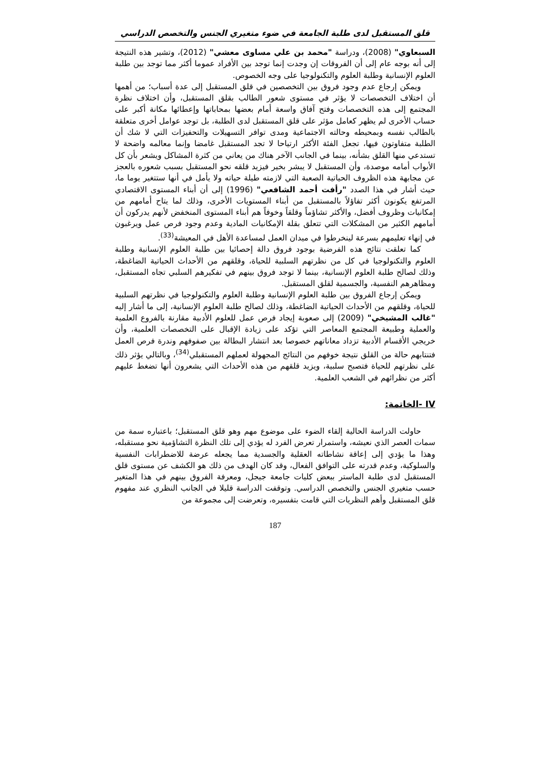قلق المستقبل لدى طلبة الجامعة في ضوء متغيري الجنس والتخصص الدراسي
السبعاوي" (2008)، ودراسة "محمد بن علي مساوى معشي" (2012)، وتشير هذه النتيجة إلى أنه بوجه عام إلى أن الفروقات إن وجدت إنما توجد بين الأفراد عموما أكثر مما توجد بين طلبة العلوم الإنسانية وطلبة العلوم والتكنولوجيا على وجه الخصوص.
ويمكن إرجاع عدم وجود فروق بين التخصصين في قلق المستقبل إلى عدة أسباب؛ من أهمها أن اختلاف التخصصات لا يؤثر في مستوى شعور الطالب بقلق المستقبل، وأن اختلاف نظرة المجتمع إلى هذه التخصصات وفتح آفاق واسعة أمام بعضها بمحاباتها وإعطائها مكانة أكبر على حساب الأخرى لم يظهر كعامل مؤثر على قلق المستقبل لدى الطلبة، بل توجد عوامل أخرى متعلقة بالطالب نفسه وبمحيطه وحالته الاجتماعية ومدى توافر التسهيلات والتحفيزات التي لا شك أن الطلبة متفاوتون فيها، تجعل الفئة الأكثر ارتياحا لا تجد المستقبل غامضا وإنما معالمه واضحة لا تستدعي منها القلق بشأنه، بينما في الجانب الآخر هناك من يعاني من كثرة المشاكل ويشعر بأن كل الأبواب أمامه موصدة، وأن المستقبل لا يبشر بخير فيزيد قلقه نحو المستقبل بسبب شعوره بالعجز عن مجابهة هذه الظروف الحياتية الصعبة التي لازمته طيلة حياته ولا يأمل في أنها ستتغير يوما ما، حيث أشار في هذا الصدد "رأفت أحمد الشافعي" (1996) إلى أن أبناء المستوى الاقتصادي المرتفع يكونون أكثر تفاؤلاً بالمستقبل من أبناء المستويات الأخرى، وذلك لما يتاح أمامهم من إمكانيات وظروف أفضل، والأكثر تشاؤماً وقلقاً وخوفاً هم أبناء المستوى المنخفض لأنهم يدركون أن أمامهم الكثير من المشكلات التي تتعلق بقلة الإمكانيات المادية وعدم وجود فرص عمل ويرغبون في إنهاء تعليمهم بسرعة لينخرطوا في ميدان العمل لمساعدة الأهل في المعيشة<sup>(33)</sup>.
كما تعلقت نتائج هذه الفرضية بوجود فروق دالة إحصائيا بين طلبة العلوم الإنسانية وطلبة العلوم والتكنولوجيا في كل من نظرتهم السلبية للحياة، وقلقهم من الأحداث الحياتية الضاغطة، وذلك لصالح طلبة العلوم الإنسانية، بينما لا توجد فروق بينهم في تفكيرهم السلبي تجاه المستقبل، ومظاهرهم النفسية، والجسمية لقلق المستقبل.
ويمكن إرجاع الفروق بين طلبة العلوم الإنسانية وطلبة العلوم والتكنولوجيا في نظرتهم السلبية للحياة، وقلقهم من الأحداث الحياتية الضاغطة، وذلك لصالح طلبة العلوم الإنسانية، إلى ما أشار إليه "غالب المشيخي" (2009) إلى صعوبة إيجاد فرص عمل للعلوم الأدبية مقارنة بالفروع العلمية والعملية وطبيعة المجتمع المعاصر التي تؤكد على زيادة الإقبال على التخصصات العلمية، وأن خريجي الأقسام الأدبية تزداد معاناتهم خصوصا بعد انتشار البطالة بين صفوفهم وندرة فرص العمل فتنتابهم حالة من القلق نتيجة خوفهم من النتائج المجهولة لعملهم المستقبلي<sup>(34)</sup>، وبالتالي يؤثر ذلك على نظرتهم للحياة فتصبح سلبية، ويزيد قلقهم من هذه الأحداث التي يشعرون أنها تضغط عليهم أكثر من نظرائهم في الشعب العلمية.
IV -الخاتمة:
حاولت الدراسة الحالية إلقاء الضوء على موضوع مهم وهو قلق المستقبل؛ باعتباره سمة من سمات العصر الذي نعيشه، واستمرار تعرض الفرد له يؤدي إلى تلك النظرة التشاؤمية نحو مستقبله، وهذا ما يؤدي إلى إعاقة نشاطاته العقلية والجسدية مما يجعله عرضة للاضطرابات النفسية والسلوكية، وعدم قدرته على التوافق الفعال، وقد كان الهدف من ذلك هو الكشف عن مستوى قلق المستقبل لدى طلبة الماستر ببعض كليات جامعة جيجل، ومعرفة الفروق بينهم في هذا المتغير حسب متغيري الجنس والتخصص الدراسي. وتوقفت الدراسة قليلا في الجانب النظري عند مفهوم قلق المستقبل وأهم النظريات التي قامت بتفسيره، وتعرضت إلى مجموعة من
187